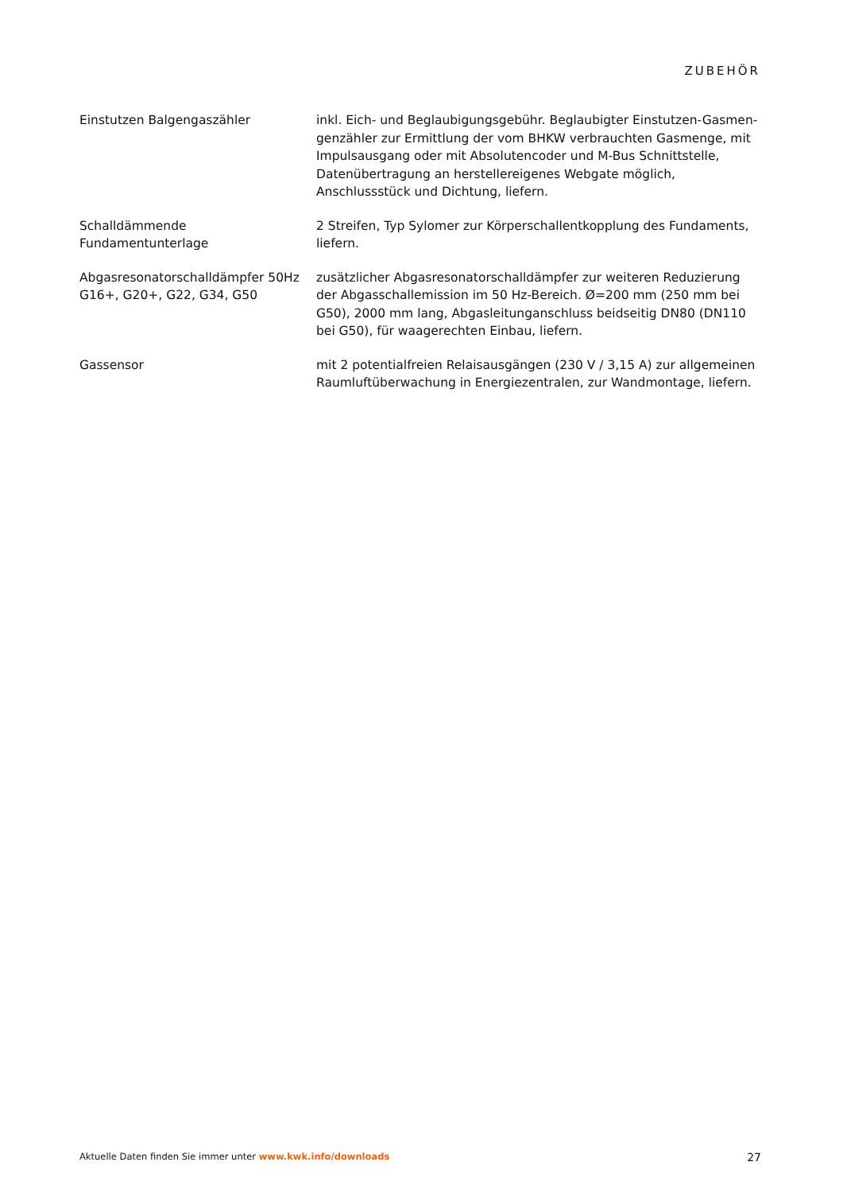ZUBEHÖR
Einstutzen Balgengaszähler inkl. Eich- und Beglaubigungsgebühr. Beglaubigter Einstutzen-Gasmen­genzähler zur Ermittlung der vom BHKW verbrauchten Gasmenge, mit Im­pulsausgang oder mit Absolutencoder und M-Bus Schnittstelle, Daten­übertragung an herstellereigenes Webgate möglich, Anschlussstück und Dichtung, liefern.
Schalldämmende
Fundamentunterlage
2 Streifen, Typ Sylomer zur Körperschallentkopplung des Fundaments, liefern.
Abgasresonatorschalldämpfer 50Hz G16+, G20+, G22, G34, G50
zusätzlicher Abgasresonatorschalldämpfer zur weiteren Reduzierung der Abgasschallemission im 50 Hz-Bereich. Ø=200 mm (250 mm bei G50), 2000 mm lang, Abgasleitunganschluss beidseitig DN80 (DN110 bei G50), für waagerechten Einbau, liefern.
Gassensor mit 2 potentialfreien Relaisausgängen (230 V / 3,15 A) zur allgemeinen Raumluftüberwachung in Energiezentralen, zur Wandmontage, liefern.
Aktuelle Daten finden Sie immer unter www.kwk.info/downloads
27